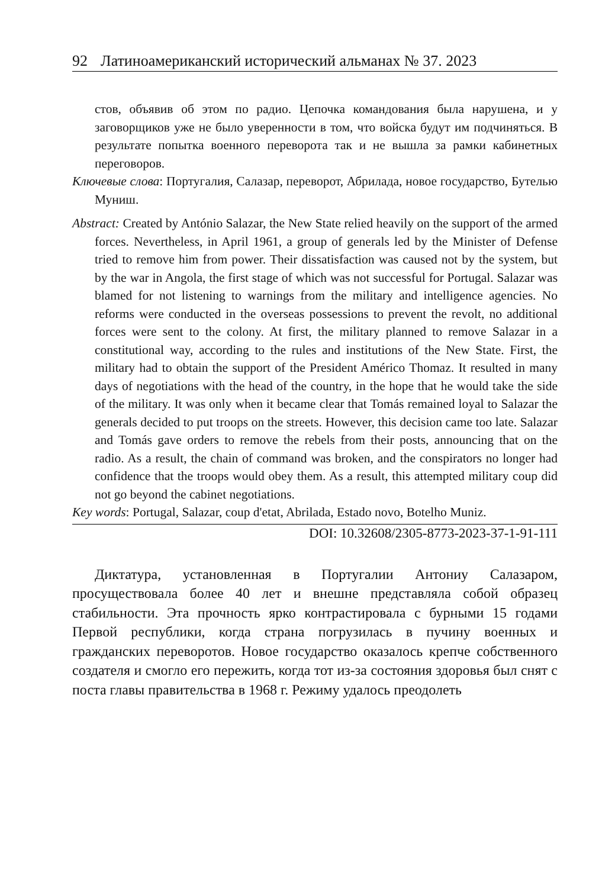92 Латиноамериканский исторический альманах № 37. 2023
стов, объявив об этом по радио. Цепочка командования была нарушена, и у заговорщиков уже не было уверенности в том, что войска будут им подчиняться. В результате попытка военного переворота так и не вышла за рамки кабинетных переговоров.
Ключевые слова: Португалия, Салазар, переворот, Абрилада, новое государство, Бутелью Муниш.
Abstract: Created by António Salazar, the New State relied heavily on the support of the armed forces. Nevertheless, in April 1961, a group of generals led by the Minister of Defense tried to remove him from power. Their dissatisfaction was caused not by the system, but by the war in Angola, the first stage of which was not successful for Portugal. Salazar was blamed for not listening to warnings from the military and intelligence agencies. No reforms were conducted in the overseas possessions to prevent the revolt, no additional forces were sent to the colony. At first, the military planned to remove Salazar in a constitutional way, according to the rules and institutions of the New State. First, the military had to obtain the support of the President Américo Thomaz. It resulted in many days of negotiations with the head of the country, in the hope that he would take the side of the military. It was only when it became clear that Tomás remained loyal to Salazar the generals decided to put troops on the streets. However, this decision came too late. Salazar and Tomás gave orders to remove the rebels from their posts, announcing that on the radio. As a result, the chain of command was broken, and the conspirators no longer had confidence that the troops would obey them. As a result, this attempted military coup did not go beyond the cabinet negotiations.
Key words: Portugal, Salazar, coup d'etat, Abrilada, Estado novo, Botelho Muniz.
DOI: 10.32608/2305-8773-2023-37-1-91-111
Диктатура, установленная в Португалии Антониу Салазаром, просуществовала более 40 лет и внешне представляла собой образец стабильности. Эта прочность ярко контрастировала с бурными 15 годами Первой республики, когда страна погрузилась в пучину военных и гражданских переворотов. Новое государство оказалось крепче собственного создателя и смогло его пережить, когда тот из-за состояния здоровья был снят с поста главы правительства в 1968 г. Режиму удалось преодолеть